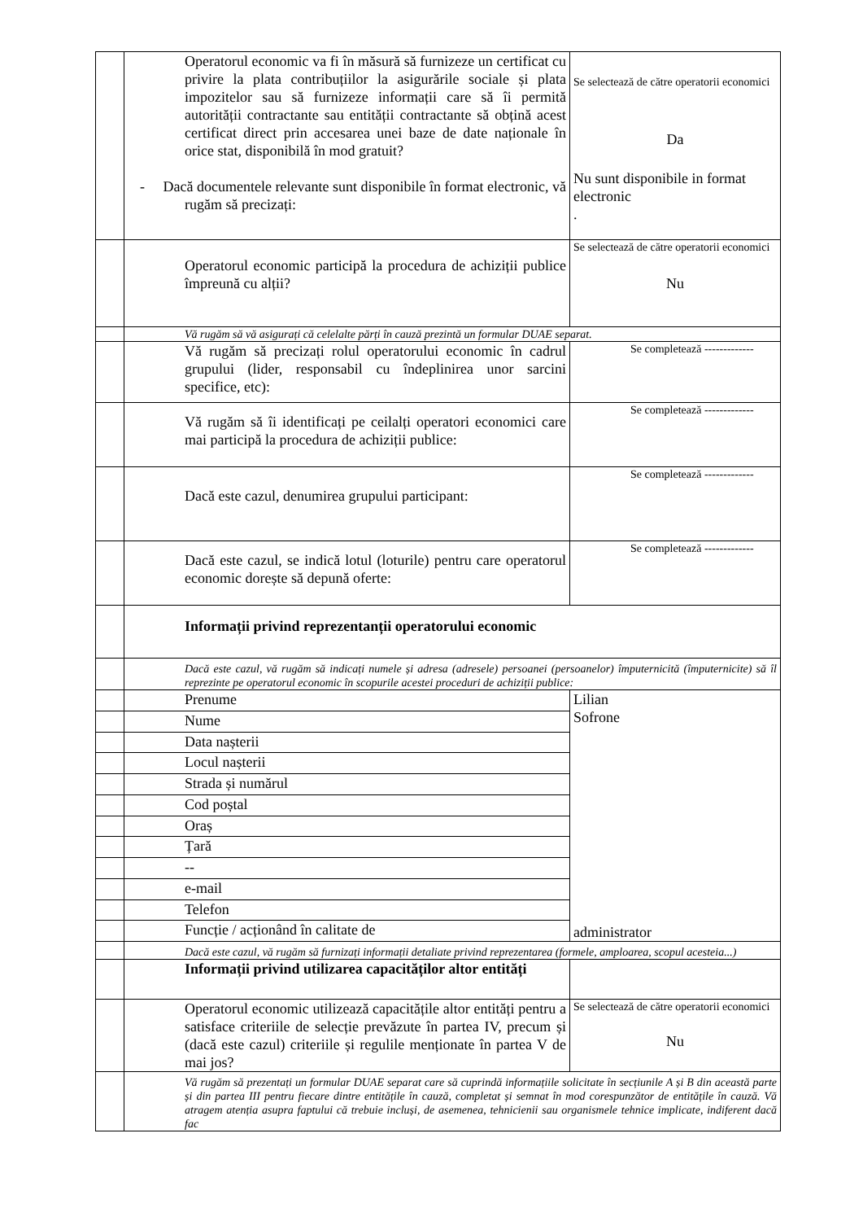| | Operatorul economic va fi în măsură să furnizeze un certificat cu privire la plata contribuțiilor la asigurările sociale și plata impozitelor sau să furnizeze informații care să îi permită autorității contractante sau entității contractante să obțină acest certificat direct prin accesarea unei baze de date naționale în orice stat, disponibilă în mod gratuit? - Dacă documentele relevante sunt disponibile în format electronic, vă rugăm să precizați: | Se selectează de către operatorii economici Da Nu sunt disponibile in format electronic . |
| | Operatorul economic participă la procedura de achiziții publice împreună cu alții? | Se selectează de către operatorii economici Nu |
| | Vă rugăm să vă asigurați că celelalte părți în cauză prezintă un formular DUAE separat. | |
| | Vă rugăm să precizați rolul operatorului economic în cadrul grupului (lider, responsabil cu îndeplinirea unor sarcini specifice, etc): | Se completează ------------- |
| | Vă rugăm să îi identificați pe ceilalți operatori economici care mai participă la procedura de achiziții publice: | Se completează ------------- |
| | Dacă este cazul, denumirea grupului participant: | Se completează ------------- |
| | Dacă este cazul, se indică lotul (loturile) pentru care operatorul economic dorește să depună oferte: | Se completează ------------- |
| | Informații privind reprezentanții operatorului economic | |
| | Dacă este cazul, vă rugăm să indicați numele și adresa (adresele) persoanei (persoanelor) împuternicită (împuternicite) să îl reprezinte pe operatorul economic în scopurile acestei proceduri de achiziții publice: | |
| | Prenume | Lilian Sofrone administrator |
| | Nume | |
| | Data nașterii | |
| | Locul nașterii | |
| | Strada și numărul | |
| | Cod poștal | |
| | Oraș | |
| | Țară | |
| | -- | |
| | e-mail | |
| | Telefon | |
| | Funcție / acționând în calitate de | |
| | Dacă este cazul, vă rugăm să furnizați informații detaliate privind reprezentarea (formele, amploarea, scopul acesteia...) | |
| | Informații privind utilizarea capacităților altor entități | |
| | Operatorul economic utilizează capacitățile altor entități pentru a satisface criteriile de selecție prevăzute în partea IV, precum și (dacă este cazul) criteriile și regulile menționate în partea V de mai jos? | Se selectează de către operatorii economici Nu |
| | Vă rugăm să prezentați un formular DUAE separat care să cuprindă informațiile solicitate în secțiunile A și B din această parte și din partea III pentru fiecare dintre entitățile în cauză, completat și semnat în mod corespunzător de entitățile în cauză. Vă atragem atenția asupra faptului că trebuie incluși, de asemenea, tehnicienii sau organismele tehnice implicate, indiferent dacă fac | |